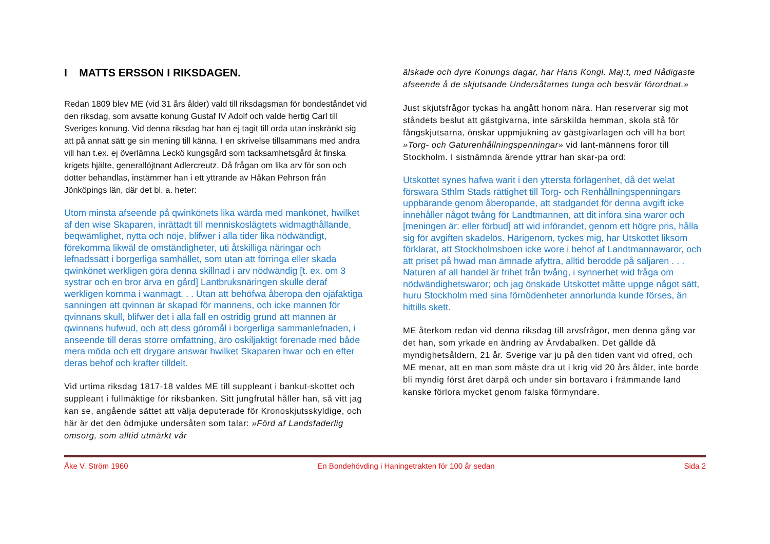I MATTS ERSSON I RIKSDAGEN.
Redan 1809 blev ME (vid 31 års ålder) vald till riksdagsman för bondeståndet vid den riksdag, som avsatte konung Gustaf IV Adolf och valde hertig Carl till Sveriges konung. Vid denna riksdag har han ej tagit till orda utan inskränkt sig att på annat sätt ge sin mening till känna. I en skrivelse tillsammans med andra vill han t.ex. ej överlämna Leckö kungsgård som tacksamhetsgård åt finska krigets hjälte, generallöjtnant Adlercreutz. Då frågan om lika arv för son och dotter behandlas, instämmer han i ett yttrande av Håkan Pehrson från Jönköpings län, där det bl. a. heter:
Utom minsta afseende på qwinkönets lika wärda med mankönet, hwilket af den wise Skaparen, inrättadt till menniskoslägtets widmagthållande, beqwämlighet, nytta och nöje, blifwer i alla tider lika nödwändigt, förekomma likwäl de omständigheter, uti åtskilliga näringar och lefnadssätt i borgerliga samhället, som utan att förringa eller skada qwinkönet werkligen göra denna skillnad i arv nödwändig [t. ex. om 3 systrar och en bror ärva en gård] Lantbruksnäringen skulle deraf werkligen komma i wanmagt. . . Utan att behöfwa åberopa den ojäfaktiga sanningen att qvinnan är skapad för mannens, och icke mannen för qvinnans skull, blifwer det i alla fall en ostridig grund att mannen är qwinnans hufwud, och att dess göromål i borgerliga sammanlefnaden, i anseende till deras större omfattning, äro oskiljaktigt förenade med både mera möda och ett drygare answar hwilket Skaparen hwar och en efter deras behof och krafter tilldelt.
Vid urtima riksdag 1817-18 valdes ME till suppleant i bankut-skottet och suppleant i fullmäktige för riksbanken. Sitt jungfrutal håller han, så vitt jag kan se, angående sättet att välja deputerade för Kronoskjutsskyldige, och här är det den ödmjuke undersåten som talar: »Förd af Landsfaderlig omsorg, som alltid utmärkt vår
älskade och dyre Konungs dagar, har Hans Kongl. Maj:t, med Nådigaste afseende å de skjutsande Undersåtarnes tunga och besvär förordnat.»
Just skjutsfrågor tyckas ha angått honom nära. Han reserverar sig mot ståndets beslut att gästgivarna, inte särskilda hemman, skola stå för fångskjutsarna, önskar uppmjukning av gästgivarlagen och vill ha bort »Torg- och Gaturenhållningspenningar» vid lant-männens foror till Stockholm. I sistnämnda ärende yttrar han skar-pa ord:
Utskottet synes hafwa warit i den yttersta förlägenhet, då det welat förswara Sthlm Stads rättighet till Torg- och Renhållningspenningars uppbärande genom åberopande, att stadgandet för denna avgift icke innehåller något twång för Landtmannen, att dit införa sina waror och [meningen är: eller förbud] att wid införandet, genom ett högre pris, hålla sig för avgiften skadelös. Härigenom, tyckes mig, har Utskottet liksom förklarat, att Stockholmsboen icke wore i behof af Landtmannawaror, och att priset på hwad man ämnade afyttra, alltid berodde på säljaren . . .
Naturen af all handel är frihet från twång, i synnerhet wid fråga om nödwändighetswaror; och jag önskade Utskottet måtte uppge något sätt, huru Stockholm med sina förnödenheter annorlunda kunde förses, än hittills skett.
ME återkom redan vid denna riksdag till arvsfrågor, men denna gång var det han, som yrkade en ändring av Ärvdabalken. Det gällde då myndighetsåldern, 21 år. Sverige var ju på den tiden vant vid ofred, och ME menar, att en man som måste dra ut i krig vid 20 års ålder, inte borde bli myndig först året därpå och under sin bortavaro i främmande land kanske förlora mycket genom falska förmyndare.
Åke V. Ström 1960 En Bondehövding i Haningetrakten för 100 år sedan Sida 2